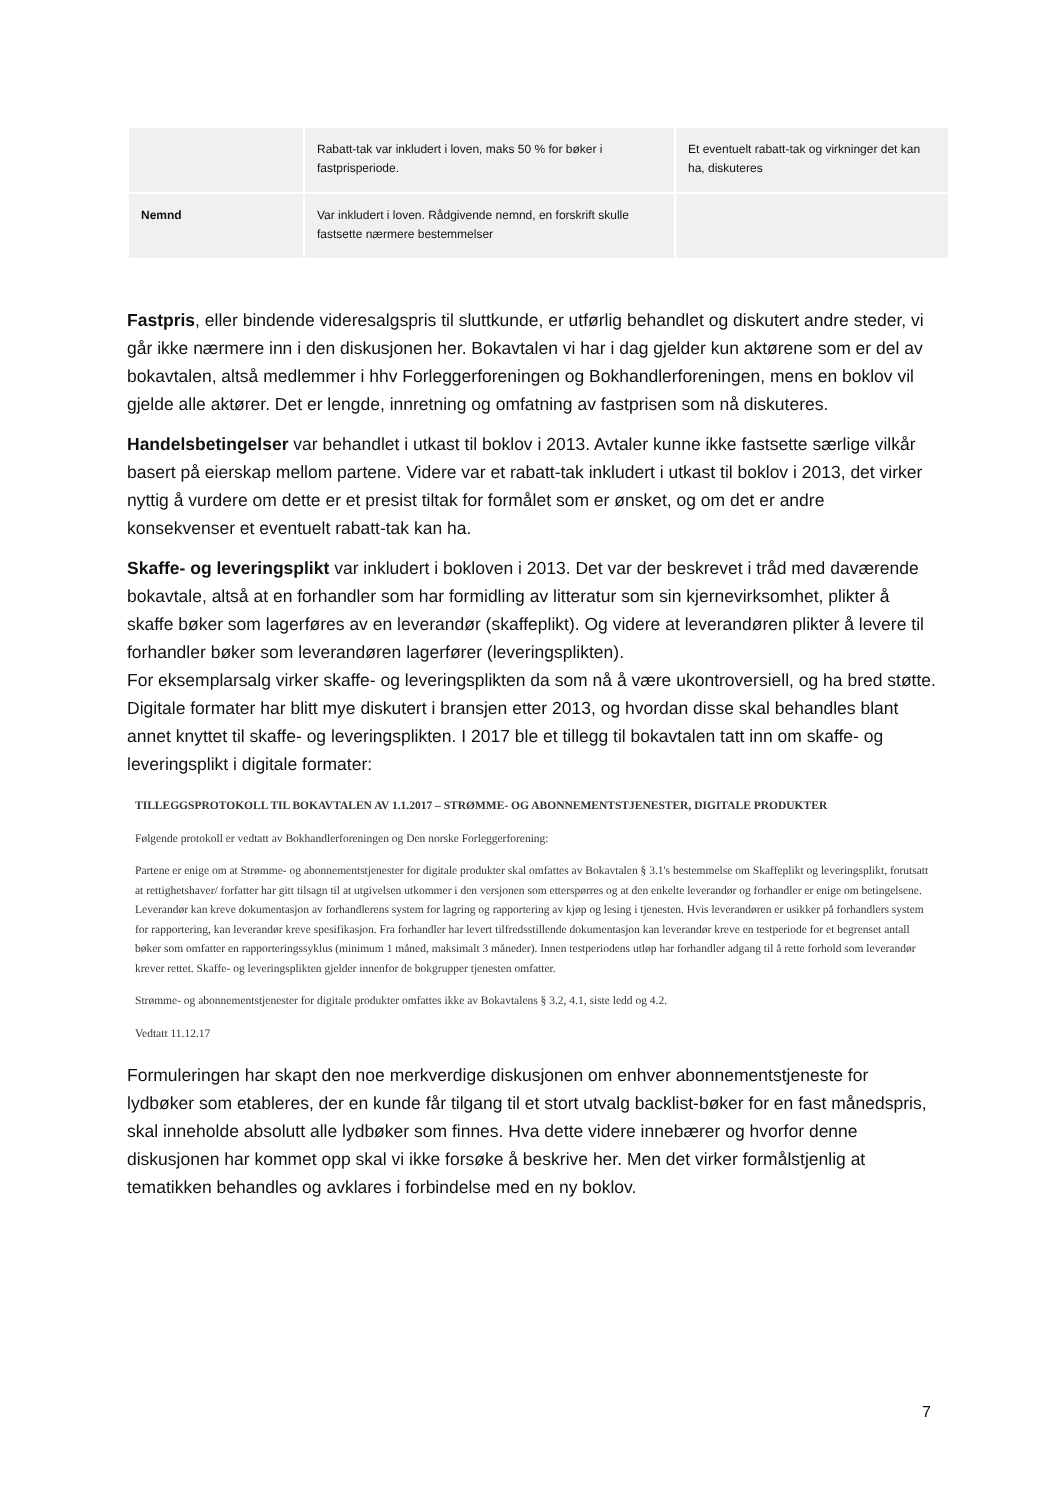| | Rabatt-tak var inkludert i loven, maks 50 % for bøker i fastprisperiode. | Et eventuelt rabatt-tak og virkninger det kan ha, diskuteres |
| Nemnd | Var inkludert i loven. Rådgivende nemnd, en forskrift skulle fastsette nærmere bestemmelser | |
Fastpris, eller bindende videresalgspris til sluttkunde, er utførlig behandlet og diskutert andre steder, vi går ikke nærmere inn i den diskusjonen her. Bokavtalen vi har i dag gjelder kun aktørene som er del av bokavtalen, altså medlemmer i hhv Forleggerforeningen og Bokhandlerforeningen, mens en boklov vil gjelde alle aktører. Det er lengde, innretning og omfatning av fastprisen som nå diskuteres.
Handelsbetingelser var behandlet i utkast til boklov i 2013. Avtaler kunne ikke fastsette særlige vilkår basert på eierskap mellom partene. Videre var et rabatt-tak inkludert i utkast til boklov i 2013, det virker nyttig å vurdere om dette er et presist tiltak for formålet som er ønsket, og om det er andre konsekvenser et eventuelt rabatt-tak kan ha.
Skaffe- og leveringsplikt var inkludert i bokloven i 2013. Det var der beskrevet i tråd med daværende bokavtale, altså at en forhandler som har formidling av litteratur som sin kjernevirksomhet, plikter å skaffe bøker som lagerføres av en leverandør (skaffeplikt). Og videre at leverandøren plikter å levere til forhandler bøker som leverandøren lagerfører (leveringsplikten).
For eksemplarsalg virker skaffe- og leveringsplikten da som nå å være ukontroversiell, og ha bred støtte.
Digitale formater har blitt mye diskutert i bransjen etter 2013, og hvordan disse skal behandles blant annet knyttet til skaffe- og leveringsplikten. I 2017 ble et tillegg til bokavtalen tatt inn om skaffe- og leveringsplikt i digitale formater:
TILLEGGSPROTOKOLL TIL BOKAVTALEN AV 1.1.2017 – STRØMME- OG ABONNEMENTSTJENESTER, DIGITALE PRODUKTER
Følgende protokoll er vedtatt av Bokhandlerforeningen og Den norske Forleggerforening:
Partene er enige om at Strømme- og abonnementstjenester for digitale produkter skal omfattes av Bokavtalen § 3.1's bestemmelse om Skaffeplikt og leveringsplikt, forutsatt at rettighetshaver/ forfatter har gitt tilsagn til at utgivelsen utkommer i den versjonen som etterspørres og at den enkelte leverandør og forhandler er enige om betingelsene. Leverandør kan kreve dokumentasjon av forhandlerens system for lagring og rapportering av kjøp og lesing i tjenesten. Hvis leverandøren er usikker på forhandlers system for rapportering, kan leverandør kreve spesifikasjon. Fra forhandler har levert tilfredsstillende dokumentasjon kan leverandør kreve en testperiode for et begrenset antall bøker som omfatter en rapporteringssyklus (minimum 1 måned, maksimalt 3 måneder). Innen testperiodens utløp har forhandler adgang til å rette forhold som leverandør krever rettet. Skaffe- og leveringsplikten gjelder innenfor de bokgrupper tjenesten omfatter.
Strømme- og abonnementstjenester for digitale produkter omfattes ikke av Bokavtalens § 3.2, 4.1, siste ledd og 4.2.
Vedtatt 11.12.17
Formuleringen har skapt den noe merkverdige diskusjonen om enhver abonnementstjeneste for lydbøker som etableres, der en kunde får tilgang til et stort utvalg backlist-bøker for en fast månedspris, skal inneholde absolutt alle lydbøker som finnes. Hva dette videre innebærer og hvorfor denne diskusjonen har kommet opp skal vi ikke forsøke å beskrive her. Men det virker formålstjenlig at tematikken behandles og avklares i forbindelse med en ny boklov.
7